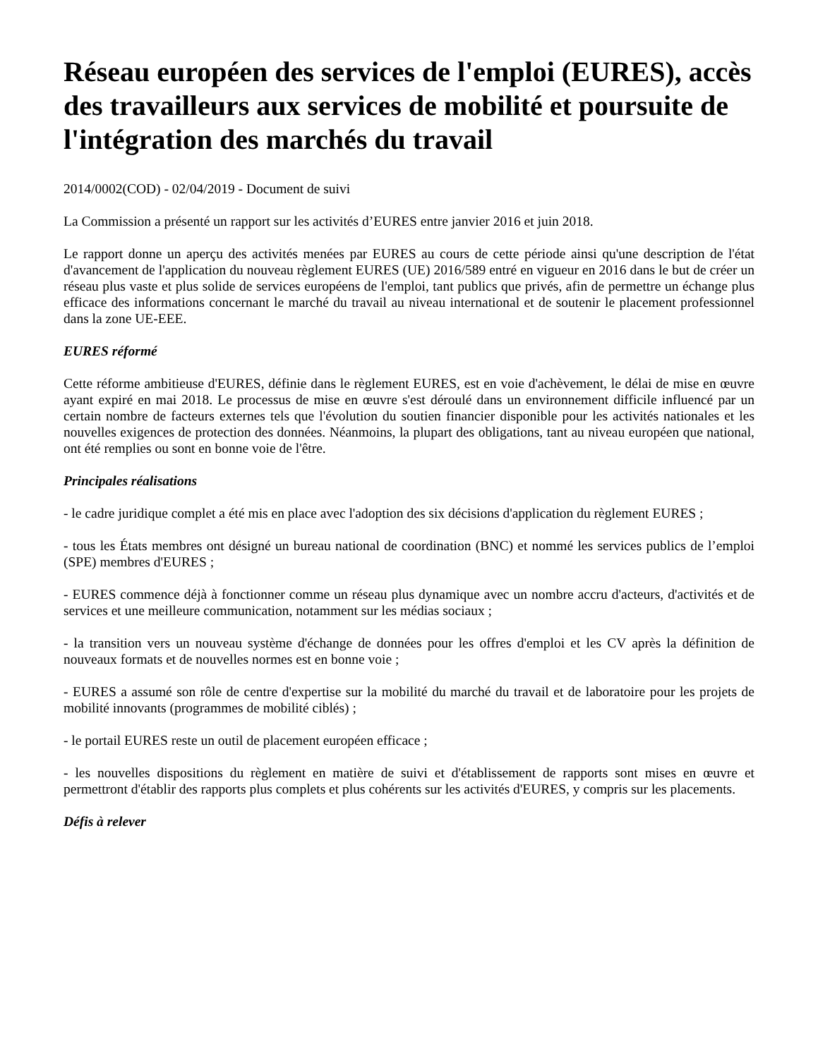Réseau européen des services de l'emploi (EURES), accès des travailleurs aux services de mobilité et poursuite de l'intégration des marchés du travail
2014/0002(COD) - 02/04/2019 - Document de suivi
La Commission a présenté un rapport sur les activités d’EURES entre janvier 2016 et juin 2018.
Le rapport donne un aperçu des activités menées par EURES au cours de cette période ainsi qu'une description de l'état d'avancement de l'application du nouveau règlement EURES (UE) 2016/589 entré en vigueur en 2016 dans le but de créer un réseau plus vaste et plus solide de services européens de l'emploi, tant publics que privés, afin de permettre un échange plus efficace des informations concernant le marché du travail au niveau international et de soutenir le placement professionnel dans la zone UE-EEE.
EURES réformé
Cette réforme ambitieuse d'EURES, définie dans le règlement EURES, est en voie d'achèvement, le délai de mise en œuvre ayant expiré en mai 2018. Le processus de mise en œuvre s'est déroulé dans un environnement difficile influencé par un certain nombre de facteurs externes tels que l'évolution du soutien financier disponible pour les activités nationales et les nouvelles exigences de protection des données. Néanmoins, la plupart des obligations, tant au niveau européen que national, ont été remplies ou sont en bonne voie de l'être.
Principales réalisations
- le cadre juridique complet a été mis en place avec l'adoption des six décisions d'application du règlement EURES ;
- tous les États membres ont désigné un bureau national de coordination (BNC) et nommé les services publics de l’emploi (SPE) membres d'EURES ;
- EURES commence déjà à fonctionner comme un réseau plus dynamique avec un nombre accru d'acteurs, d'activités et de services et une meilleure communication, notamment sur les médias sociaux ;
- la transition vers un nouveau système d'échange de données pour les offres d'emploi et les CV après la définition de nouveaux formats et de nouvelles normes est en bonne voie ;
- EURES a assumé son rôle de centre d'expertise sur la mobilité du marché du travail et de laboratoire pour les projets de mobilité innovants (programmes de mobilité ciblés) ;
- le portail EURES reste un outil de placement européen efficace ;
- les nouvelles dispositions du règlement en matière de suivi et d'établissement de rapports sont mises en œuvre et permettront d'établir des rapports plus complets et plus cohérents sur les activités d'EURES, y compris sur les placements.
Défis à relever